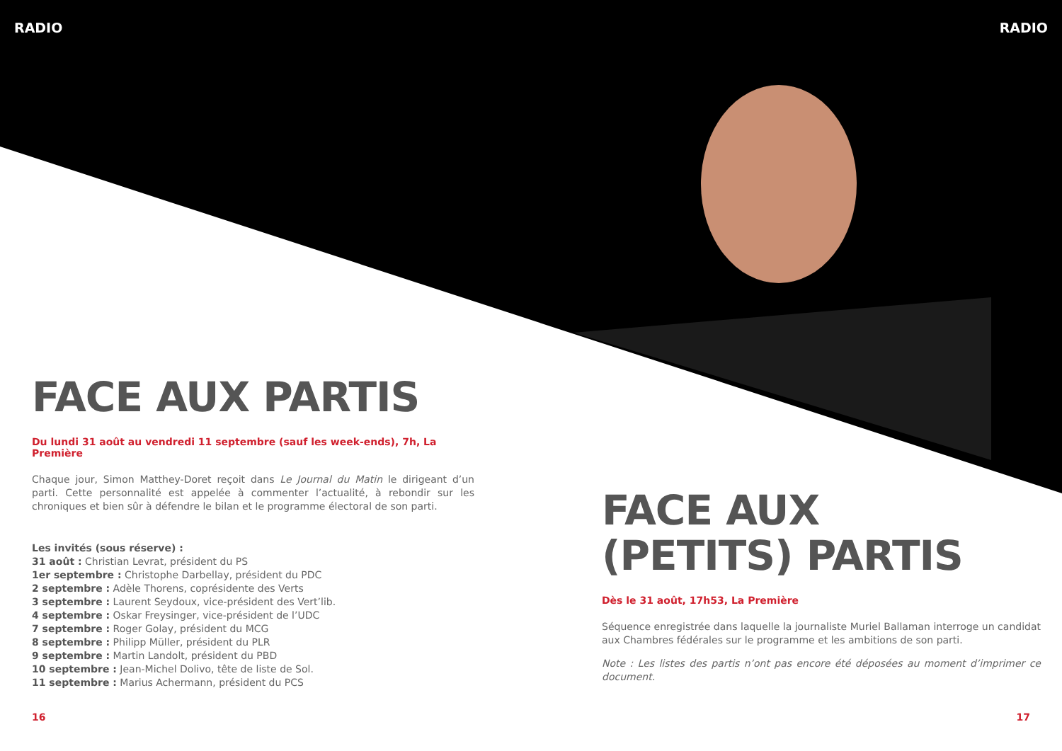RADIO RADIO
FACE AUX PARTIS
Du lundi 31 août au vendredi 11 septembre (sauf les week-ends), 7h, La Première
Chaque jour, Simon Matthey-Doret reçoit dans Le Journal du Matin le dirigeant d’un parti. Cette personnalité est appelée à commenter l’actualité, à rebondir sur les chroniques et bien sûr à défendre le bilan et le programme électoral de son parti.
Les invités (sous réserve) :
31 août : Christian Levrat, président du PS
1er septembre : Christophe Darbellay, président du PDC
2 septembre : Adèle Thorens, coprésidente des Verts
3 septembre : Laurent Seydoux, vice-président des Vert’lib.
4 septembre : Oskar Freysinger, vice-président de l’UDC
7 septembre : Roger Golay, président du MCG
8 septembre : Philipp Müller, président du PLR
9 septembre : Martin Landolt, président du PBD
10 septembre : Jean-Michel Dolivo, tête de liste de Sol.
11 septembre : Marius Achermann, président du PCS
FACE AUX
(PETITS) PARTIS
Dès le 31 août, 17h53, La Première
Séquence enregistrée dans laquelle la journaliste Muriel Ballaman interroge un candidat aux Chambres fédérales sur le programme et les ambitions de son parti.
Note : Les listes des partis n’ont pas encore été déposées au moment d’imprimer ce document.
16 17